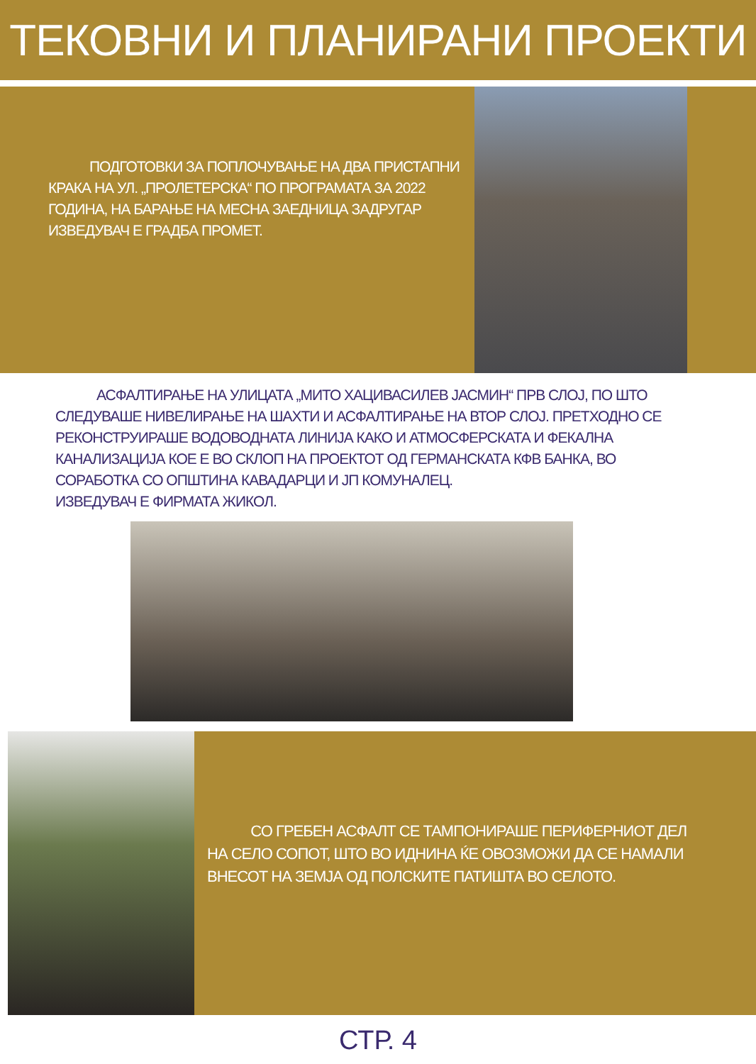ТЕКОВНИ И ПЛАНИРАНИ ПРОЕКТИ
ПОДГОТОВКИ ЗА ПОПЛОЧУВАЊЕ НА ДВА ПРИСТАПНИ КРАКА НА УЛ. „ПРОЛЕТЕРСКА“ ПО ПРОГРАМАТА ЗА 2022 ГОДИНА, НА БАРАЊЕ НА МЕСНА ЗАЕДНИЦА ЗАДРУГАР
ИЗВЕДУВАЧ Е ГРАДБА ПРОМЕТ.
АСФАЛТИРАЊЕ НА УЛИЦАТА „МИТО ХАЦИВАСИЛЕВ ЈАСМИН“ ПРВ СЛОЈ, ПО ШТО СЛЕДУВАШЕ НИВЕЛИРАЊЕ НА ШАХТИ И АСФАЛТИРАЊЕ НА ВТОР СЛОЈ. ПРЕТХОДНО СЕ РЕКОНСТРУИРАШЕ ВОДОВОДНАТА ЛИНИЈА КАКО И АТМОСФЕРСКАТА И ФЕКАЛНА КАНАЛИЗАЦИЈА КОЕ Е ВО СКЛОП НА ПРОЕКТОТ ОД ГЕРМАНСКАТА КФВ БАНКА, ВО СОРАБОТКА СО ОПШТИНА КАВАДАРЦИ И ЈП КОМУНАЛЕЦ.
ИЗВЕДУВАЧ Е ФИРМАТА ЖИКОЛ.
СО ГРЕБЕН АСФАЛТ СЕ ТАМПОНИРАШЕ ПЕРИФЕРНИОТ ДЕЛ НА СЕЛО СОПОТ, ШТО ВО ИДНИНА ЌЕ ОВОЗМОЖИ ДА СЕ НАМАЛИ ВНЕСОТ НА ЗЕМЈА ОД ПОЛСКИТЕ ПАТИШТА ВО СЕЛОТО.
СТР. 4